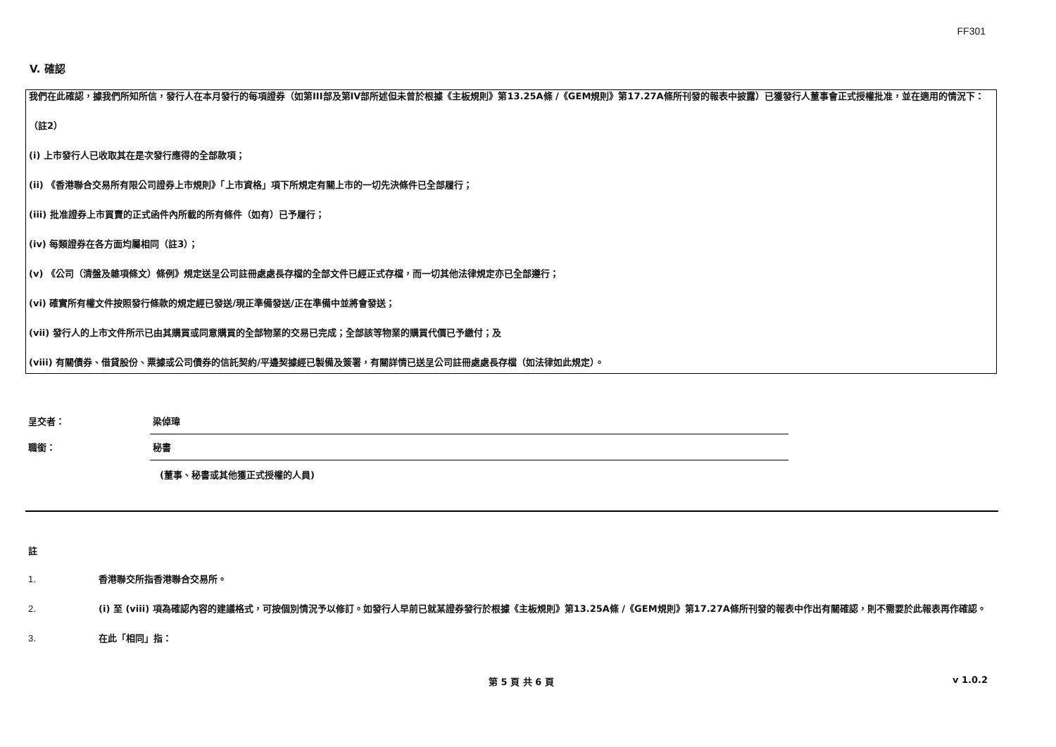FF301
V. 確認
我們在此確認，據我們所知所信，發行人在本月發行的每項證券（如第III部及第IV部所述但未曾於根據《主板規則》第13.25A條 /《GEM規則》第17.27A條所刊發的報表中披露）已獲發行人董事會正式授權批准，並在適用的情況下：
（註2）
(i) 上市發行人已收取其在是次發行應得的全部款項；
(ii) 《香港聯合交易所有限公司證券上市規則》「上市資格」項下所規定有關上市的一切先決條件已全部履行；
(iii) 批准證券上市買賣的正式函件內所載的所有條件（如有）已予履行；
(iv) 每類證券在各方面均屬相同（註3）；
(v) 《公司（清盤及雜項條文）條例》規定送呈公司註冊處處長存檔的全部文件已經正式存檔，而一切其他法律規定亦已全部遵行；
(vi) 確實所有權文件按照發行條款的規定經已發送/現正準備發送/正在準備中並將會發送；
(vii) 發行人的上市文件所示已由其購買或同意購買的全部物業的交易已完成；全部該等物業的購買代價已予繳付；及
(viii) 有關債券、借貸股份、票據或公司債券的信託契約/平邊契據經已製備及簽署，有關詳情已送呈公司註冊處處長存檔（如法律如此規定）。
呈交者：
梁倬瑋
職銜：
秘書
(董事、秘書或其他獲正式授權的人員)
註
1. 香港聯交所指香港聯合交易所。
2. (i) 至 (viii) 項為確認內容的建議格式，可按個別情況予以修訂。如發行人早前已就某證券發行於根據《主板規則》第13.25A條 /《GEM規則》第17.27A條所刊發的報表中作出有關確認，則不需要於此報表再作確認。
3. 在此「相同」指：
第 5 頁 共 6 頁 v 1.0.2